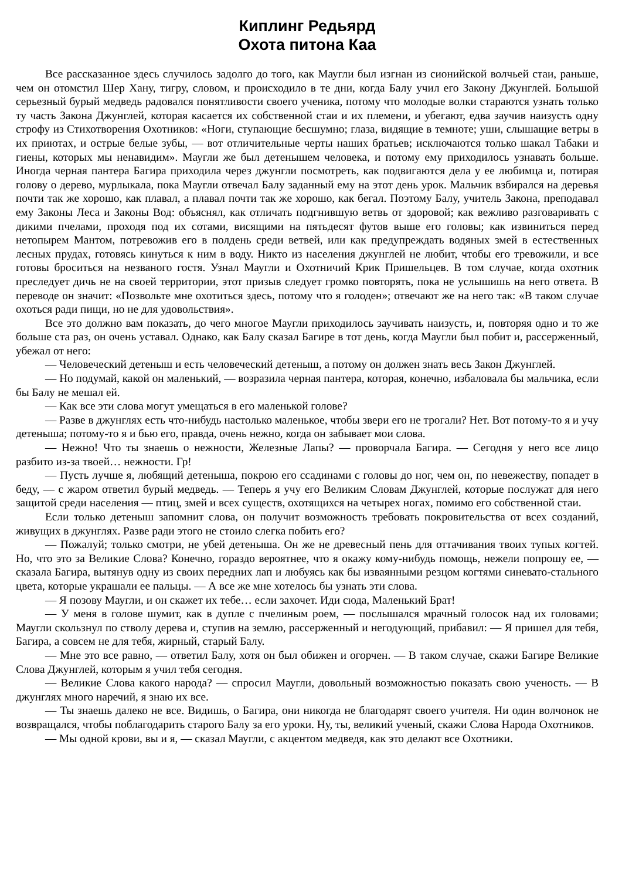Киплинг Редьярд
Охота питона Каа
Все рассказанное здесь случилось задолго до того, как Маугли был изгнан из сионийской волчьей стаи, раньше, чем он отомстил Шер Хану, тигру, словом, и происходило в те дни, когда Балу учил его Закону Джунглей. Большой серьезный бурый медведь радовался понятливости своего ученика, потому что молодые волки стараются узнать только ту часть Закона Джунглей, которая касается их собственной стаи и их племени, и убегают, едва заучив наизусть одну строфу из Стихотворения Охотников: «Ноги, ступающие бесшумно; глаза, видящие в темноте; уши, слышащие ветры в их приютах, и острые белые зубы, — вот отличительные черты наших братьев; исключаются только шакал Табаки и гиены, которых мы ненавидим». Маугли же был детенышем человека, и потому ему приходилось узнавать больше. Иногда черная пантера Багира приходила через джунгли посмотреть, как подвигаются дела у ее любимца и, потирая голову о дерево, мурлыкала, пока Маугли отвечал Балу заданный ему на этот день урок. Мальчик взбирался на деревья почти так же хорошо, как плавал, а плавал почти так же хорошо, как бегал. Поэтому Балу, учитель Закона, преподавал ему Законы Леса и Законы Вод: объяснял, как отличать подгнившую ветвь от здоровой; как вежливо разговаривать с дикими пчелами, проходя под их сотами, висящими на пятьдесят футов выше его головы; как извиниться перед нетопырем Мантом, потревожив его в полдень среди ветвей, или как предупреждать водяных змей в естественных лесных прудах, готовясь кинуться к ним в воду. Никто из населения джунглей не любит, чтобы его тревожили, и все готовы броситься на незваного гостя. Узнал Маугли и Охотничий Крик Пришельцев. В том случае, когда охотник преследует дичь не на своей территории, этот призыв следует громко повторять, пока не услышишь на него ответа. В переводе он значит: «Позвольте мне охотиться здесь, потому что я голоден»; отвечают же на него так: «В таком случае охоться ради пищи, но не для удовольствия».
Все это должно вам показать, до чего многое Маугли приходилось заучивать наизусть, и, повторяя одно и то же больше ста раз, он очень уставал. Однако, как Балу сказал Багире в тот день, когда Маугли был побит и, рассерженный, убежал от него:
— Человеческий детеныш и есть человеческий детеныш, а потому он должен знать весь Закон Джунглей.
— Но подумай, какой он маленький, — возразила черная пантера, которая, конечно, избаловала бы мальчика, если бы Балу не мешал ей.
— Как все эти слова могут умещаться в его маленькой голове?
— Разве в джунглях есть что-нибудь настолько маленькое, чтобы звери его не трогали? Нет. Вот потому-то я и учу детеныша; потому-то я и бью его, правда, очень нежно, когда он забывает мои слова.
— Нежно! Что ты знаешь о нежности, Железные Лапы? — проворчала Багира. — Сегодня у него все лицо разбито из-за твоей… нежности. Гр!
— Пусть лучше я, любящий детеныша, покрою его ссадинами с головы до ног, чем он, по невежеству, попадет в беду, — с жаром ответил бурый медведь. — Теперь я учу его Великим Словам Джунглей, которые послужат для него защитой среди населения — птиц, змей и всех существ, охотящихся на четырех ногах, помимо его собственной стаи.
Если только детеныш запомнит слова, он получит возможность требовать покровительства от всех созданий, живущих в джунглях. Разве ради этого не стоило слегка побить его?
— Пожалуй; только смотри, не убей детеныша. Он же не древесный пень для оттачивания твоих тупых когтей. Но, что это за Великие Слова? Конечно, гораздо вероятнее, что я окажу кому-нибудь помощь, нежели попрошу ее, — сказала Багира, вытянув одну из своих передних лап и любуясь как бы изваянными резцом когтями синевато-стального цвета, которые украшали ее пальцы. — А все же мне хотелось бы узнать эти слова.
— Я позову Маугли, и он скажет их тебе… если захочет. Иди сюда, Маленький Брат!
— У меня в голове шумит, как в дупле с пчелиным роем, — послышался мрачный голосок над их головами; Маугли скользнул по стволу дерева и, ступив на землю, рассерженный и негодующий, прибавил: — Я пришел для тебя, Багира, а совсем не для тебя, жирный, старый Балу.
— Мне это все равно, — ответил Балу, хотя он был обижен и огорчен. — В таком случае, скажи Багире Великие Слова Джунглей, которым я учил тебя сегодня.
— Великие Слова какого народа? — спросил Маугли, довольный возможностью показать свою ученость. — В джунглях много наречий, я знаю их все.
— Ты знаешь далеко не все. Видишь, о Багира, они никогда не благодарят своего учителя. Ни один волчонок не возвращался, чтобы поблагодарить старого Балу за его уроки. Ну, ты, великий ученый, скажи Слова Народа Охотников.
— Мы одной крови, вы и я, — сказал Маугли, с акцентом медведя, как это делают все Охотники.